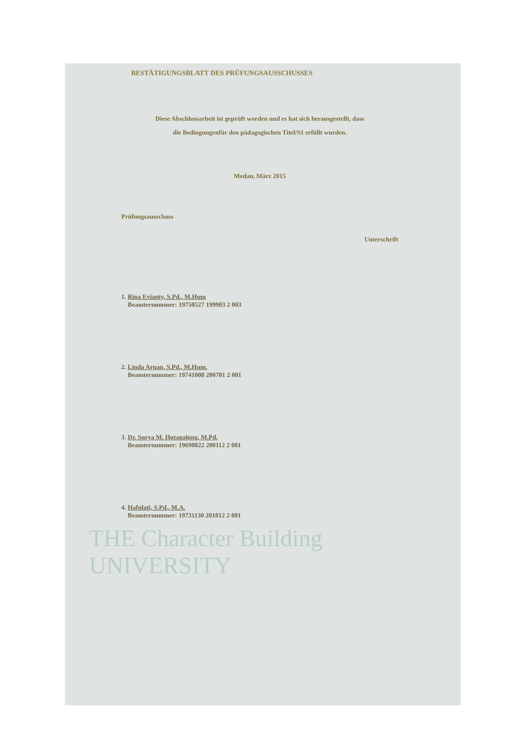BESTÄTIGUNGSBLATT DES PRÜFUNGSAUSSCHUSSES
Diese Abschlussarbeit ist geprüft worden und es hat sich herausgestellt, dass
die Bedingungenfür den pädagogischen Titel/S1 erfüllt wurden.
Medan, März 2015
Prüfungsausschuss
Unterschrift
1. Rina Evianty, S.Pd., M.Hum
Beamternummer: 19750527 199903 2 003
2. Linda Aruan, S.Pd., M.Hum.
Beamternummer: 19741008 200701 2 001
3. Dr. Surya M. Hutagalung, M.Pd.
Beamternummer: 19690822 200112 2 001
4. Hafnlati, S.Pd., M.A.
Beamternummer: 19731130 201012 2 001
THE Character Building
UNIVERSITY